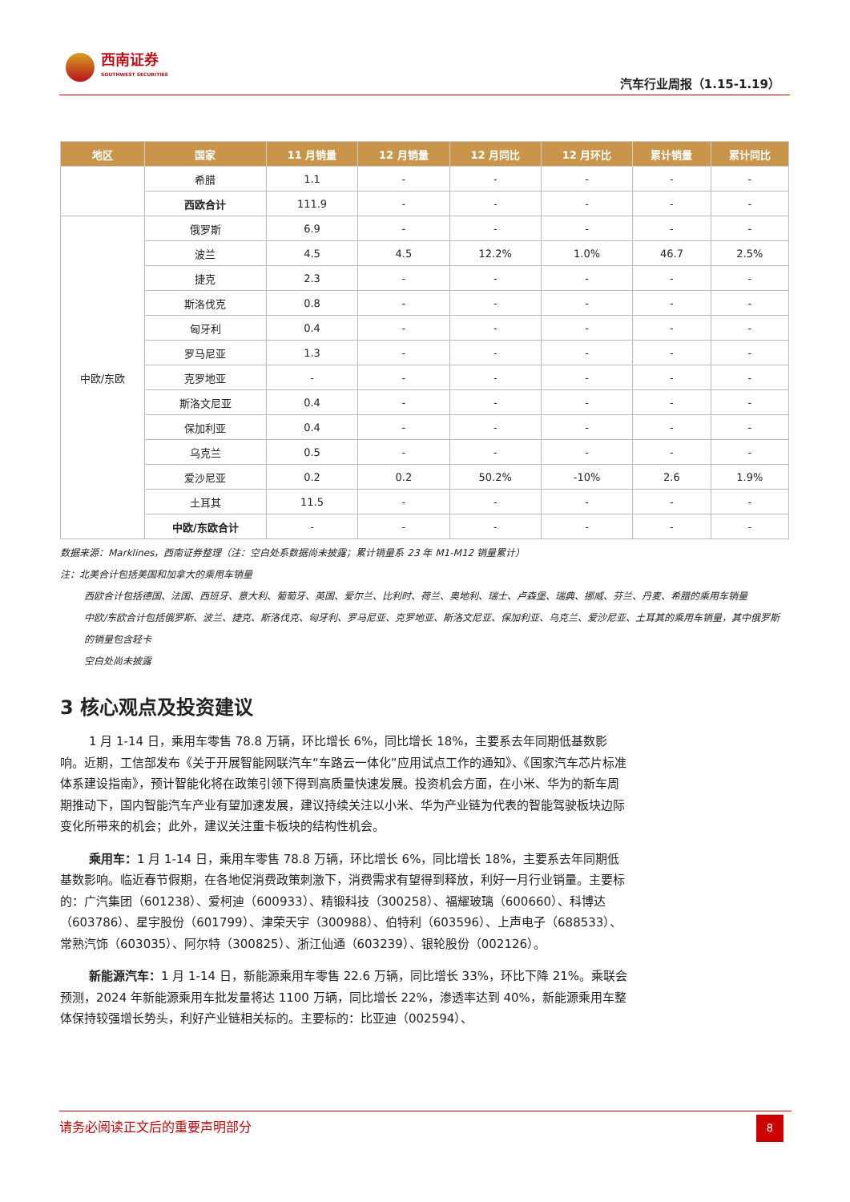西南证券
SOUTHWEST SECURITIES
汽车行业周报（1.15-1.19）
| 地区 | 国家 | 11 月销量 | 12 月销量 | 12 月同比 | 12 月环比 | 累计销量 | 累计同比 |
| --- | --- | --- | --- | --- | --- | --- | --- |
| | 希腊 | 1.1 | - | - | - | - | - |
| | 西欧合计 | 111.9 | - | - | - | - | - |
| 中欧/东欧 | 俄罗斯 | 6.9 | - | - | - | - | - |
| | 波兰 | 4.5 | 4.5 | 12.2% | 1.0% | 46.7 | 2.5% |
| | 捷克 | 2.3 | - | - | - | - | - |
| | 斯洛伐克 | 0.8 | - | - | - | - | - |
| | 匈牙利 | 0.4 | - | - | - | - | - |
| | 罗马尼亚 | 1.3 | - | - | - | - | - |
| | 克罗地亚 | - | - | - | - | - | - |
| | 斯洛文尼亚 | 0.4 | - | - | - | - | - |
| | 保加利亚 | 0.4 | - | - | - | - | - |
| | 乌克兰 | 0.5 | - | - | - | - | - |
| | 爱沙尼亚 | 0.2 | 0.2 | 50.2% | -10% | 2.6 | 1.9% |
| | 土耳其 | 11.5 | - | - | - | - | - |
| | 中欧/东欧合计 | - | - | - | - | - | - |
数据来源：Marklines，西南证券整理（注：空白处系数据尚未披露；累计销量系 23 年 M1-M12 销量累计）
注：北美合计包括美国和加拿大的乘用车销量
西欧合计包括德国、法国、西班牙、意大利、葡萄牙、英国、爱尔兰、比利时、荷兰、奥地利、瑞士、卢森堡、瑞典、挪威、芬兰、丹麦、希腊的乘用车销量
中欧/东欧合计包括俄罗斯、波兰、捷克、斯洛伐克、匈牙利、罗马尼亚、克罗地亚、斯洛文尼亚、保加利亚、乌克兰、爱沙尼亚、土耳其的乘用车销量，其中俄罗斯的销量包含轻卡
空白处尚未披露
3 核心观点及投资建议
1 月 1-14 日，乘用车零售 78.8 万辆，环比增长 6%，同比增长 18%，主要系去年同期低基数影响。近期，工信部发布《关于开展智能网联汽车“车路云一体化”应用试点工作的通知》、《国家汽车芯片标准体系建设指南》，预计智能化将在政策引领下得到高质量快速发展。投资机会方面，在小米、华为的新车周期推动下，国内智能汽车产业有望加速发展，建议持续关注以小米、华为产业链为代表的智能驾驶板块边际变化所带来的机会；此外，建议关注重卡板块的结构性机会。
乘用车：1 月 1-14 日，乘用车零售 78.8 万辆，环比增长 6%，同比增长 18%，主要系去年同期低基数影响。临近春节假期，在各地促消费政策刺激下，消费需求有望得到释放，利好一月行业销量。主要标的：广汽集团（601238）、爱柯迪（600933）、精锻科技（300258）、福耀玻璃（600660）、科博达（603786）、星宇股份（601799）、津荣天宇（300988）、伯特利（603596）、上声电子（688533）、常熟汽饰（603035）、阿尔特（300825）、浙江仙通（603239）、银轮股份（002126）。
新能源汽车：1 月 1-14 日，新能源乘用车零售 22.6 万辆，同比增长 33%，环比下降 21%。乘联会预测，2024 年新能源乘用车批发量将达 1100 万辆，同比增长 22%，渗透率达到 40%，新能源乘用车整体保持较强增长势头，利好产业链相关标的。主要标的：比亚迪（002594）、
请务必阅读正文后的重要声明部分
8